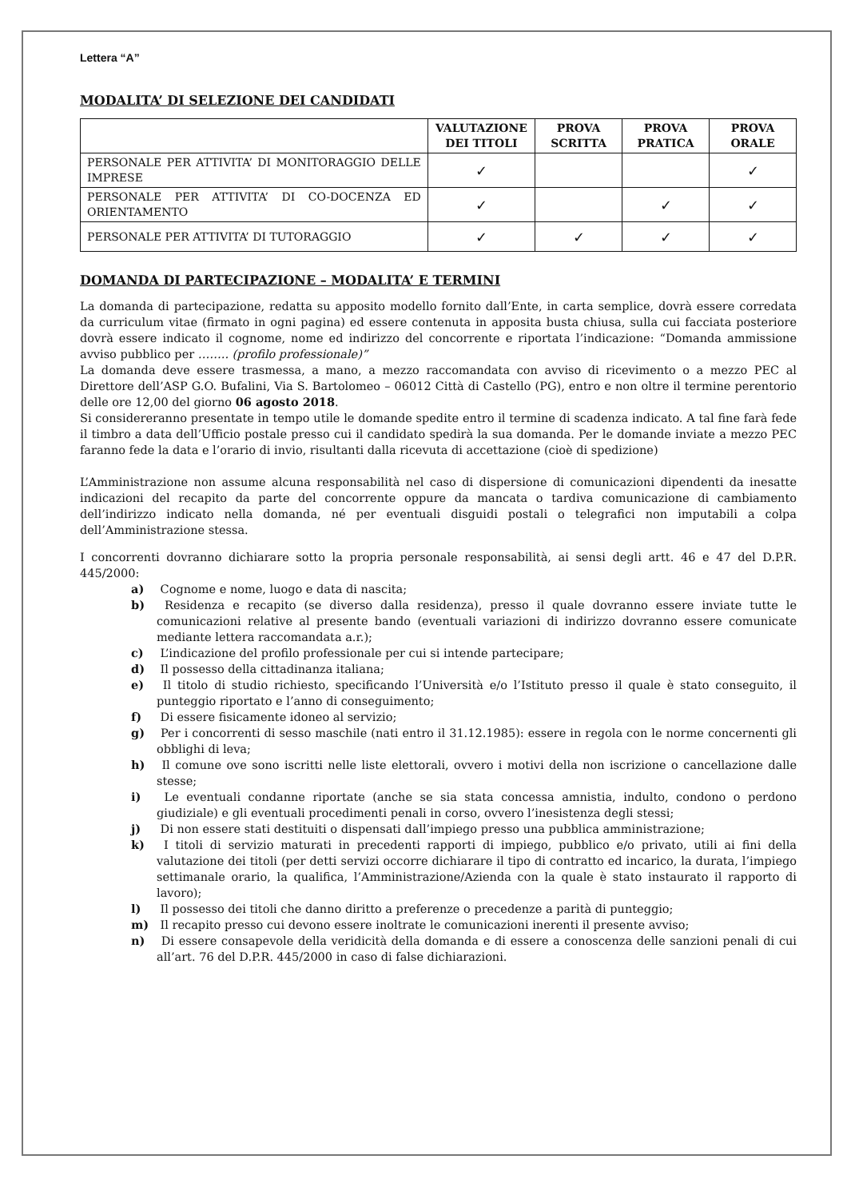Lettera “A”
MODALITA’ DI SELEZIONE DEI CANDIDATI
| | VALUTAZIONE DEI TITOLI | PROVA SCRITTA | PROVA PRATICA | PROVA ORALE |
| --- | --- | --- | --- | --- |
| PERSONALE PER ATTIVITA’ DI MONITORAGGIO DELLE IMPRESE | ✓ | | | ✓ |
| PERSONALE PER ATTIVITA’ DI CO-DOCENZA ED ORIENTAMENTO | ✓ | | ✓ | ✓ |
| PERSONALE PER ATTIVITA’ DI TUTORAGGIO | ✓ | ✓ | ✓ | ✓ |
DOMANDA DI PARTECIPAZIONE – MODALITA’ E TERMINI
La domanda di partecipazione, redatta su apposito modello fornito dall’Ente, in carta semplice, dovrà essere corredata da curriculum vitae (firmato in ogni pagina) ed essere contenuta in apposita busta chiusa, sulla cui facciata posteriore dovrà essere indicato il cognome, nome ed indirizzo del concorrente e riportata l’indicazione: “Domanda ammissione avviso pubblico per …….. (profilo professionale)”
La domanda deve essere trasmessa, a mano, a mezzo raccomandata con avviso di ricevimento o a mezzo PEC al Direttore dell’ASP G.O. Bufalini, Via S. Bartolomeo – 06012 Città di Castello (PG), entro e non oltre il termine perentorio delle ore 12,00 del giorno 06 agosto 2018.
Si considereranno presentate in tempo utile le domande spedite entro il termine di scadenza indicato. A tal fine farà fede il timbro a data dell’Ufficio postale presso cui il candidato spedirà la sua domanda. Per le domande inviate a mezzo PEC faranno fede la data e l’orario di invio, risultanti dalla ricevuta di accettazione (cioè di spedizione)
L’Amministrazione non assume alcuna responsabilità nel caso di dispersione di comunicazioni dipendenti da inesatte indicazioni del recapito da parte del concorrente oppure da mancata o tardiva comunicazione di cambiamento dell’indirizzo indicato nella domanda, né per eventuali disguidi postali o telegrafici non imputabili a colpa dell’Amministrazione stessa.
I concorrenti dovranno dichiarare sotto la propria personale responsabilità, ai sensi degli artt. 46 e 47 del D.P.R. 445/2000:
a) Cognome e nome, luogo e data di nascita;
b) Residenza e recapito (se diverso dalla residenza), presso il quale dovranno essere inviate tutte le comunicazioni relative al presente bando (eventuali variazioni di indirizzo dovranno essere comunicate mediante lettera raccomandata a.r.);
c) L’indicazione del profilo professionale per cui si intende partecipare;
d) Il possesso della cittadinanza italiana;
e) Il titolo di studio richiesto, specificando l’Università e/o l’Istituto presso il quale è stato conseguito, il punteggio riportato e l’anno di conseguimento;
f) Di essere fisicamente idoneo al servizio;
g) Per i concorrenti di sesso maschile (nati entro il 31.12.1985): essere in regola con le norme concernenti gli obblighi di leva;
h) Il comune ove sono iscritti nelle liste elettorali, ovvero i motivi della non iscrizione o cancellazione dalle stesse;
i) Le eventuali condanne riportate (anche se sia stata concessa amnistia, indulto, condono o perdono giudiziale) e gli eventuali procedimenti penali in corso, ovvero l’inesistenza degli stessi;
j) Di non essere stati destituiti o dispensati dall’impiego presso una pubblica amministrazione;
k) I titoli di servizio maturati in precedenti rapporti di impiego, pubblico e/o privato, utili ai fini della valutazione dei titoli (per detti servizi occorre dichiarare il tipo di contratto ed incarico, la durata, l’impiego settimanale orario, la qualifica, l’Amministrazione/Azienda con la quale è stato instaurato il rapporto di lavoro);
l) Il possesso dei titoli che danno diritto a preferenze o precedenze a parità di punteggio;
m) Il recapito presso cui devono essere inoltrate le comunicazioni inerenti il presente avviso;
n) Di essere consapevole della veridicità della domanda e di essere a conoscenza delle sanzioni penali di cui all’art. 76 del D.P.R. 445/2000 in caso di false dichiarazioni.